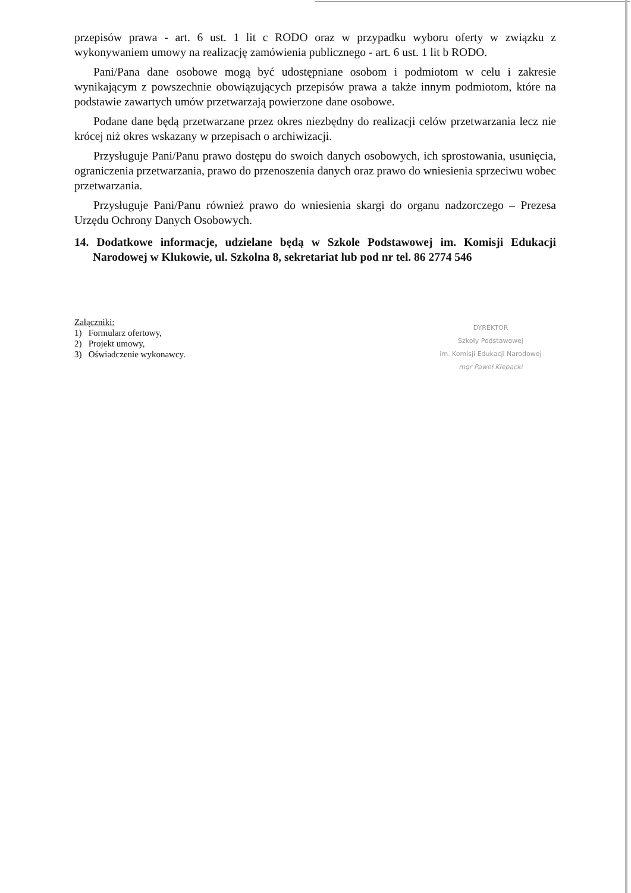przepisów prawa - art. 6 ust. 1 lit c RODO oraz w przypadku wyboru oferty w związku z wykonywaniem umowy na realizację zamówienia publicznego - art. 6 ust. 1 lit b RODO.
Pani/Pana dane osobowe mogą być udostępniane osobom i podmiotom w celu i zakresie wynikającym z powszechnie obowiązujących przepisów prawa a także innym podmiotom, które na podstawie zawartych umów przetwarzają powierzone dane osobowe.
Podane dane będą przetwarzane przez okres niezbędny do realizacji celów przetwarzania lecz nie krócej niż okres wskazany w przepisach o archiwizacji.
Przysługuje Pani/Panu prawo dostępu do swoich danych osobowych, ich sprostowania, usunięcia, ograniczenia przetwarzania, prawo do przenoszenia danych oraz prawo do wniesienia sprzeciwu wobec przetwarzania.
Przysługuje Pani/Panu również prawo do wniesienia skargi do organu nadzorczego – Prezesa Urzędu Ochrony Danych Osobowych.
14. Dodatkowe informacje, udzielane będą w Szkole Podstawowej im. Komisji Edukacji Narodowej w Klukowie, ul. Szkolna 8, sekretariat lub pod nr tel. 86 2774 546
Załączniki:
1) Formularz ofertowy,
2) Projekt umowy,
3) Oświadczenie wykonawcy.
DYREKTOR
Szkoły Podstawowej
im. Komisji Edukacji Narodowej
mgr Paweł Klepacki